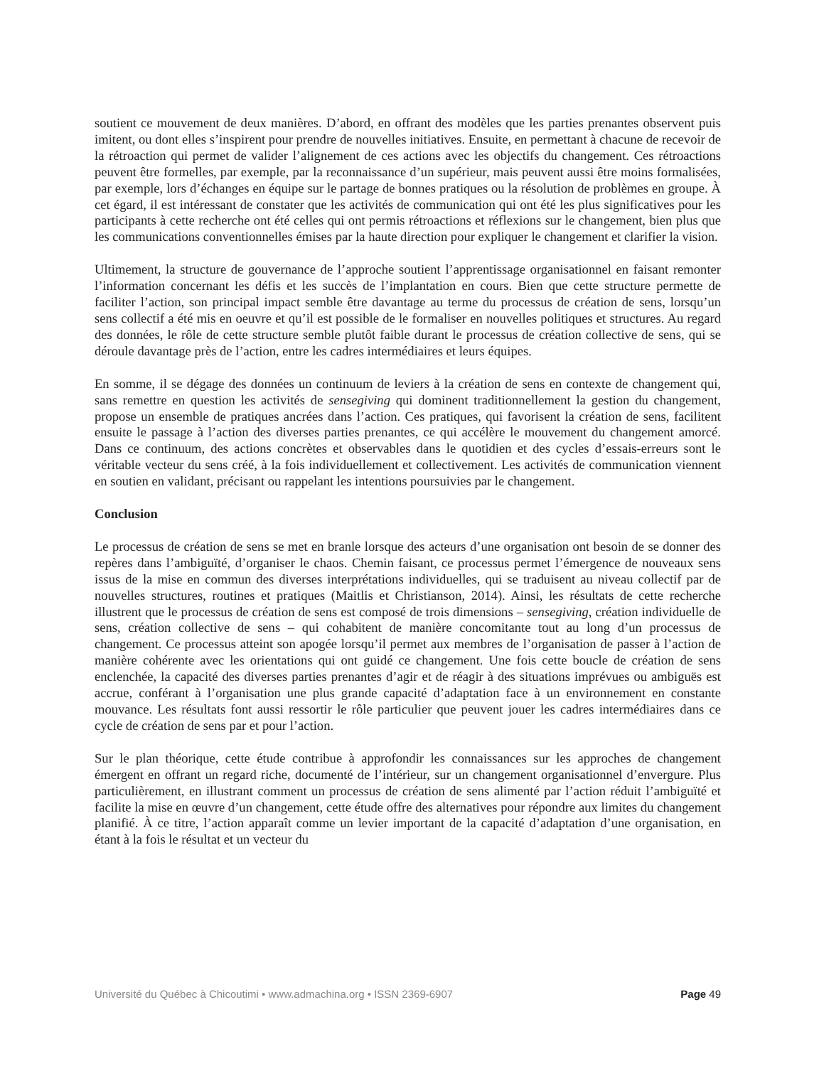soutient ce mouvement de deux manières. D’abord, en offrant des modèles que les parties prenantes observent puis imitent, ou dont elles s’inspirent pour prendre de nouvelles initiatives. Ensuite, en permettant à chacune de recevoir de la rétroaction qui permet de valider l’alignement de ces actions avec les objectifs du changement. Ces rétroactions peuvent être formelles, par exemple, par la reconnaissance d’un supérieur, mais peuvent aussi être moins formalisées, par exemple, lors d’échanges en équipe sur le partage de bonnes pratiques ou la résolution de problèmes en groupe. À cet égard, il est intéressant de constater que les activités de communication qui ont été les plus significatives pour les participants à cette recherche ont été celles qui ont permis rétroactions et réflexions sur le changement, bien plus que les communications conventionnelles émises par la haute direction pour expliquer le changement et clarifier la vision.
Ultimement, la structure de gouvernance de l’approche soutient l’apprentissage organisationnel en faisant remonter l’information concernant les défis et les succès de l’implantation en cours. Bien que cette structure permette de faciliter l’action, son principal impact semble être davantage au terme du processus de création de sens, lorsqu’un sens collectif a été mis en oeuvre et qu’il est possible de le formaliser en nouvelles politiques et structures. Au regard des données, le rôle de cette structure semble plutôt faible durant le processus de création collective de sens, qui se déroule davantage près de l’action, entre les cadres intermédiaires et leurs équipes.
En somme, il se dégage des données un continuum de leviers à la création de sens en contexte de changement qui, sans remettre en question les activités de sensegiving qui dominent traditionnellement la gestion du changement, propose un ensemble de pratiques ancrées dans l’action. Ces pratiques, qui favorisent la création de sens, facilitent ensuite le passage à l’action des diverses parties prenantes, ce qui accélère le mouvement du changement amorcé. Dans ce continuum, des actions concrètes et observables dans le quotidien et des cycles d’essais-erreurs sont le véritable vecteur du sens créé, à la fois individuellement et collectivement. Les activités de communication viennent en soutien en validant, précisant ou rappelant les intentions poursuivies par le changement.
Conclusion
Le processus de création de sens se met en branle lorsque des acteurs d’une organisation ont besoin de se donner des repères dans l’ambiguïté, d’organiser le chaos. Chemin faisant, ce processus permet l’émergence de nouveaux sens issus de la mise en commun des diverses interprétations individuelles, qui se traduisent au niveau collectif par de nouvelles structures, routines et pratiques (Maitlis et Christianson, 2014). Ainsi, les résultats de cette recherche illustrent que le processus de création de sens est composé de trois dimensions – sensegiving, création individuelle de sens, création collective de sens – qui cohabitent de manière concomitante tout au long d’un processus de changement. Ce processus atteint son apogée lorsqu’il permet aux membres de l’organisation de passer à l’action de manière cohérente avec les orientations qui ont guidé ce changement. Une fois cette boucle de création de sens enclenchée, la capacité des diverses parties prenantes d’agir et de réagir à des situations imprévues ou ambiguës est accrue, conférant à l’organisation une plus grande capacité d’adaptation face à un environnement en constante mouvance. Les résultats font aussi ressortir le rôle particulier que peuvent jouer les cadres intermédiaires dans ce cycle de création de sens par et pour l’action.
Sur le plan théorique, cette étude contribue à approfondir les connaissances sur les approches de changement émergent en offrant un regard riche, documenté de l’intérieur, sur un changement organisationnel d’envergure. Plus particulièrement, en illustrant comment un processus de création de sens alimenté par l’action réduit l’ambiguïté et facilite la mise en œuvre d’un changement, cette étude offre des alternatives pour répondre aux limites du changement planifié. À ce titre, l’action apparaît comme un levier important de la capacité d’adaptation d’une organisation, en étant à la fois le résultat et un vecteur du
Université du Québec à Chicoutimi • www.admachina.org • ISSN 2369-6907 Page 49